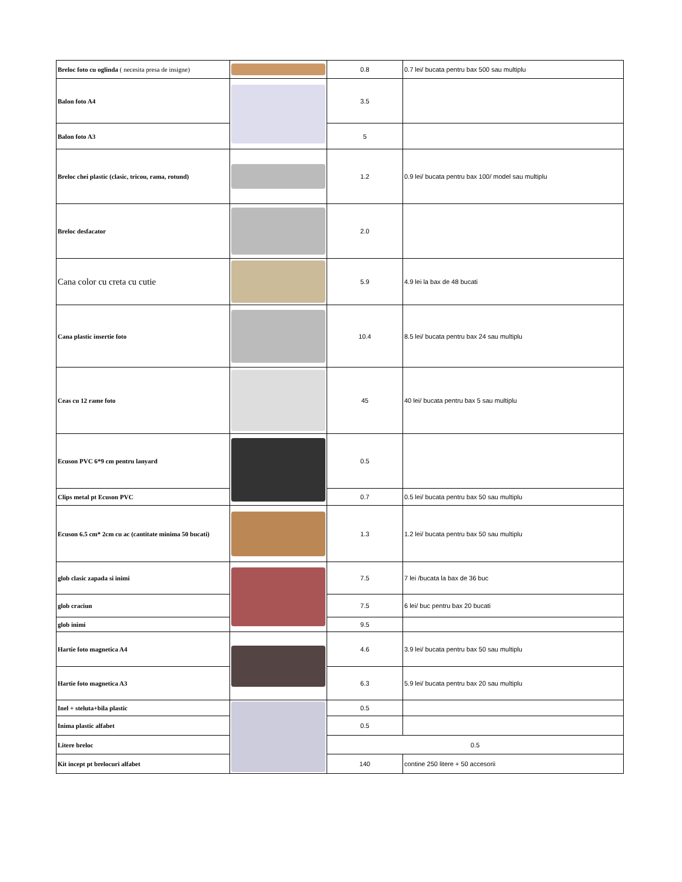| Breloc foto cu oglinda ( necesita presa de insigne) | | 0.8 | 0.7 lei/ bucata pentru bax 500 sau multiplu |
| Balon foto A4 | | 3.5 | |
| Balon foto A3 | | 5 | |
| Breloc chei plastic (clasic, tricou, rama, rotund) | | 1.2 | 0.9 lei/ bucata pentru bax 100/ model sau multiplu |
| Breloc desfacator | | 2.0 | |
| Cana color cu creta cu cutie | | 5.9 | 4.9 lei la bax de 48 bucati |
| Cana plastic insertie foto | | 10.4 | 8.5 lei/ bucata pentru bax 24 sau multiplu |
| Ceas cu 12 rame foto | | 45 | 40 lei/ bucata pentru bax 5 sau multiplu |
| Ecuson PVC 6*9 cm pentru lanyard | | 0.5 | |
| Clips metal pt Ecuson PVC | | 0.7 | 0.5 lei/ bucata pentru bax 50 sau multiplu |
| Ecuson 6.5 cm* 2cm cu ac (cantitate minima 50 bucati) | | 1.3 | 1.2 lei/ bucata pentru bax 50 sau multiplu |
| glob clasic zapada si inimi | | 7.5 | 7 lei /bucata la bax de 36 buc |
| glob craciun | | 7.5 | 6 lei/ buc pentru bax 20 bucati |
| glob inimi | | 9.5 | |
| Hartie foto magnetica A4 | | 4.6 | 3.9 lei/ bucata pentru bax 50 sau multiplu |
| Hartie foto magnetica A3 | | 6.3 | 5.9 lei/ bucata pentru bax 20 sau multiplu |
| Inel + steluta+bila plastic | | 0.5 | |
| Inima plastic alfabet | | 0.5 | |
| Litere breloc | | 0.5 | |
| Kit incept pt brelocuri alfabet | | 140 | contine 250 litere + 50 accesorii |